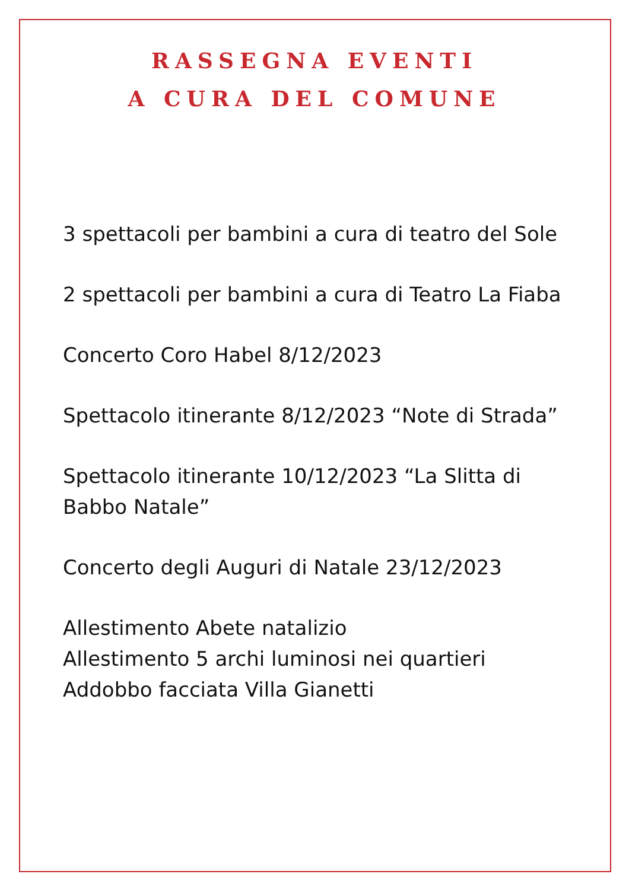RASSEGNA EVENTI
A CURA DEL COMUNE
3 spettacoli per bambini a cura di teatro del Sole
2 spettacoli per bambini a cura di Teatro La Fiaba
Concerto Coro Habel 8/12/2023
Spettacolo itinerante 8/12/2023 “Note di Strada”
Spettacolo itinerante 10/12/2023 “La Slitta di
Babbo Natale”
Concerto degli Auguri di Natale 23/12/2023
Allestimento Abete natalizio
Allestimento 5 archi luminosi nei quartieri
Addobbo facciata Villa Gianetti